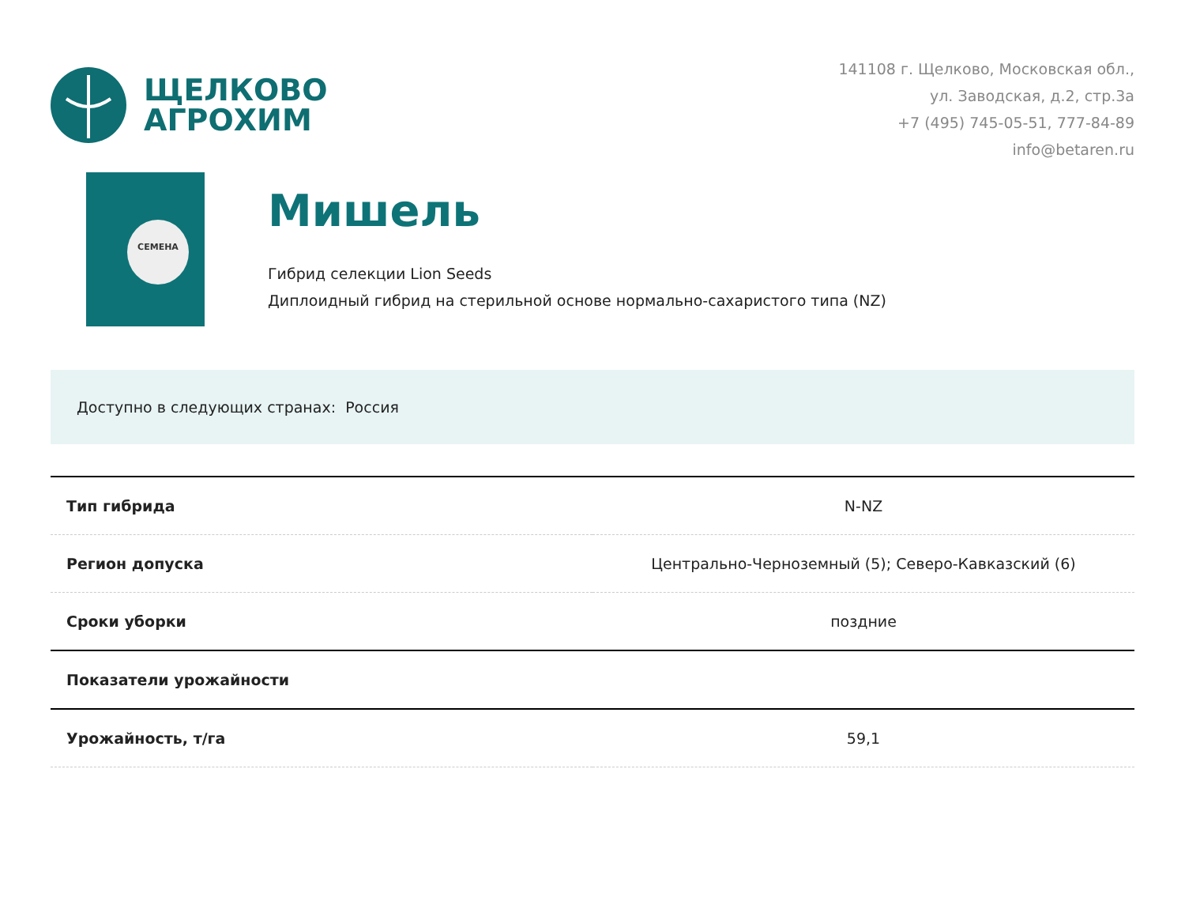ЩЕЛКОВО
АГРОХИМ
141108 г. Щелково, Московская обл.,
ул. Заводская, д.2, стр.3а
+7 (495) 745-05-51, 777-84-89
info@betaren.ru
СЕМЕНА
Мишель
Гибрид селекции Lion Seeds
Диплоидный гибрид на стерильной основе нормально-сахаристого типа (NZ)
Доступно в следующих странах: Россия
| Тип гибрида | N-NZ |
| Регион допуска | Центрально-Черноземный (5); Северо-Кавказский (6) |
| Сроки уборки | поздние |
| Показатели урожайности | |
| Урожайность, т/га | 59,1 |